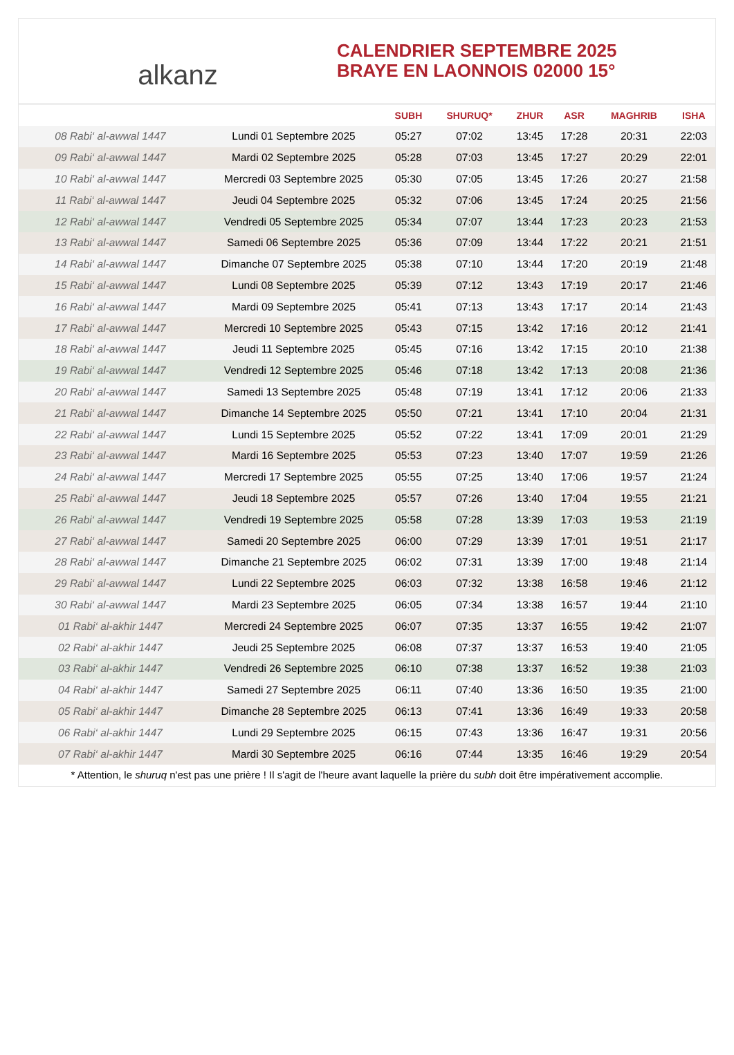alkanz
CALENDRIER SEPTEMBRE 2025
BRAYE EN LAONNOIS 02000 15°
| | | SUBH | SHURUQ* | ZHUR | ASR | MAGHRIB | ISHA |
| --- | --- | --- | --- | --- | --- | --- | --- |
| 08 Rabi‘ al-awwal 1447 | Lundi 01 Septembre 2025 | 05:27 | 07:02 | 13:45 | 17:28 | 20:31 | 22:03 |
| 09 Rabi‘ al-awwal 1447 | Mardi 02 Septembre 2025 | 05:28 | 07:03 | 13:45 | 17:27 | 20:29 | 22:01 |
| 10 Rabi‘ al-awwal 1447 | Mercredi 03 Septembre 2025 | 05:30 | 07:05 | 13:45 | 17:26 | 20:27 | 21:58 |
| 11 Rabi‘ al-awwal 1447 | Jeudi 04 Septembre 2025 | 05:32 | 07:06 | 13:45 | 17:24 | 20:25 | 21:56 |
| 12 Rabi‘ al-awwal 1447 | Vendredi 05 Septembre 2025 | 05:34 | 07:07 | 13:44 | 17:23 | 20:23 | 21:53 |
| 13 Rabi‘ al-awwal 1447 | Samedi 06 Septembre 2025 | 05:36 | 07:09 | 13:44 | 17:22 | 20:21 | 21:51 |
| 14 Rabi‘ al-awwal 1447 | Dimanche 07 Septembre 2025 | 05:38 | 07:10 | 13:44 | 17:20 | 20:19 | 21:48 |
| 15 Rabi‘ al-awwal 1447 | Lundi 08 Septembre 2025 | 05:39 | 07:12 | 13:43 | 17:19 | 20:17 | 21:46 |
| 16 Rabi‘ al-awwal 1447 | Mardi 09 Septembre 2025 | 05:41 | 07:13 | 13:43 | 17:17 | 20:14 | 21:43 |
| 17 Rabi‘ al-awwal 1447 | Mercredi 10 Septembre 2025 | 05:43 | 07:15 | 13:42 | 17:16 | 20:12 | 21:41 |
| 18 Rabi‘ al-awwal 1447 | Jeudi 11 Septembre 2025 | 05:45 | 07:16 | 13:42 | 17:15 | 20:10 | 21:38 |
| 19 Rabi‘ al-awwal 1447 | Vendredi 12 Septembre 2025 | 05:46 | 07:18 | 13:42 | 17:13 | 20:08 | 21:36 |
| 20 Rabi‘ al-awwal 1447 | Samedi 13 Septembre 2025 | 05:48 | 07:19 | 13:41 | 17:12 | 20:06 | 21:33 |
| 21 Rabi‘ al-awwal 1447 | Dimanche 14 Septembre 2025 | 05:50 | 07:21 | 13:41 | 17:10 | 20:04 | 21:31 |
| 22 Rabi‘ al-awwal 1447 | Lundi 15 Septembre 2025 | 05:52 | 07:22 | 13:41 | 17:09 | 20:01 | 21:29 |
| 23 Rabi‘ al-awwal 1447 | Mardi 16 Septembre 2025 | 05:53 | 07:23 | 13:40 | 17:07 | 19:59 | 21:26 |
| 24 Rabi‘ al-awwal 1447 | Mercredi 17 Septembre 2025 | 05:55 | 07:25 | 13:40 | 17:06 | 19:57 | 21:24 |
| 25 Rabi‘ al-awwal 1447 | Jeudi 18 Septembre 2025 | 05:57 | 07:26 | 13:40 | 17:04 | 19:55 | 21:21 |
| 26 Rabi‘ al-awwal 1447 | Vendredi 19 Septembre 2025 | 05:58 | 07:28 | 13:39 | 17:03 | 19:53 | 21:19 |
| 27 Rabi‘ al-awwal 1447 | Samedi 20 Septembre 2025 | 06:00 | 07:29 | 13:39 | 17:01 | 19:51 | 21:17 |
| 28 Rabi‘ al-awwal 1447 | Dimanche 21 Septembre 2025 | 06:02 | 07:31 | 13:39 | 17:00 | 19:48 | 21:14 |
| 29 Rabi‘ al-awwal 1447 | Lundi 22 Septembre 2025 | 06:03 | 07:32 | 13:38 | 16:58 | 19:46 | 21:12 |
| 30 Rabi‘ al-awwal 1447 | Mardi 23 Septembre 2025 | 06:05 | 07:34 | 13:38 | 16:57 | 19:44 | 21:10 |
| 01 Rabi‘ al-akhir 1447 | Mercredi 24 Septembre 2025 | 06:07 | 07:35 | 13:37 | 16:55 | 19:42 | 21:07 |
| 02 Rabi‘ al-akhir 1447 | Jeudi 25 Septembre 2025 | 06:08 | 07:37 | 13:37 | 16:53 | 19:40 | 21:05 |
| 03 Rabi‘ al-akhir 1447 | Vendredi 26 Septembre 2025 | 06:10 | 07:38 | 13:37 | 16:52 | 19:38 | 21:03 |
| 04 Rabi‘ al-akhir 1447 | Samedi 27 Septembre 2025 | 06:11 | 07:40 | 13:36 | 16:50 | 19:35 | 21:00 |
| 05 Rabi‘ al-akhir 1447 | Dimanche 28 Septembre 2025 | 06:13 | 07:41 | 13:36 | 16:49 | 19:33 | 20:58 |
| 06 Rabi‘ al-akhir 1447 | Lundi 29 Septembre 2025 | 06:15 | 07:43 | 13:36 | 16:47 | 19:31 | 20:56 |
| 07 Rabi‘ al-akhir 1447 | Mardi 30 Septembre 2025 | 06:16 | 07:44 | 13:35 | 16:46 | 19:29 | 20:54 |
* Attention, le shuruq n'est pas une prière ! Il s'agit de l'heure avant laquelle la prière du subh doit être impérativement accomplie.